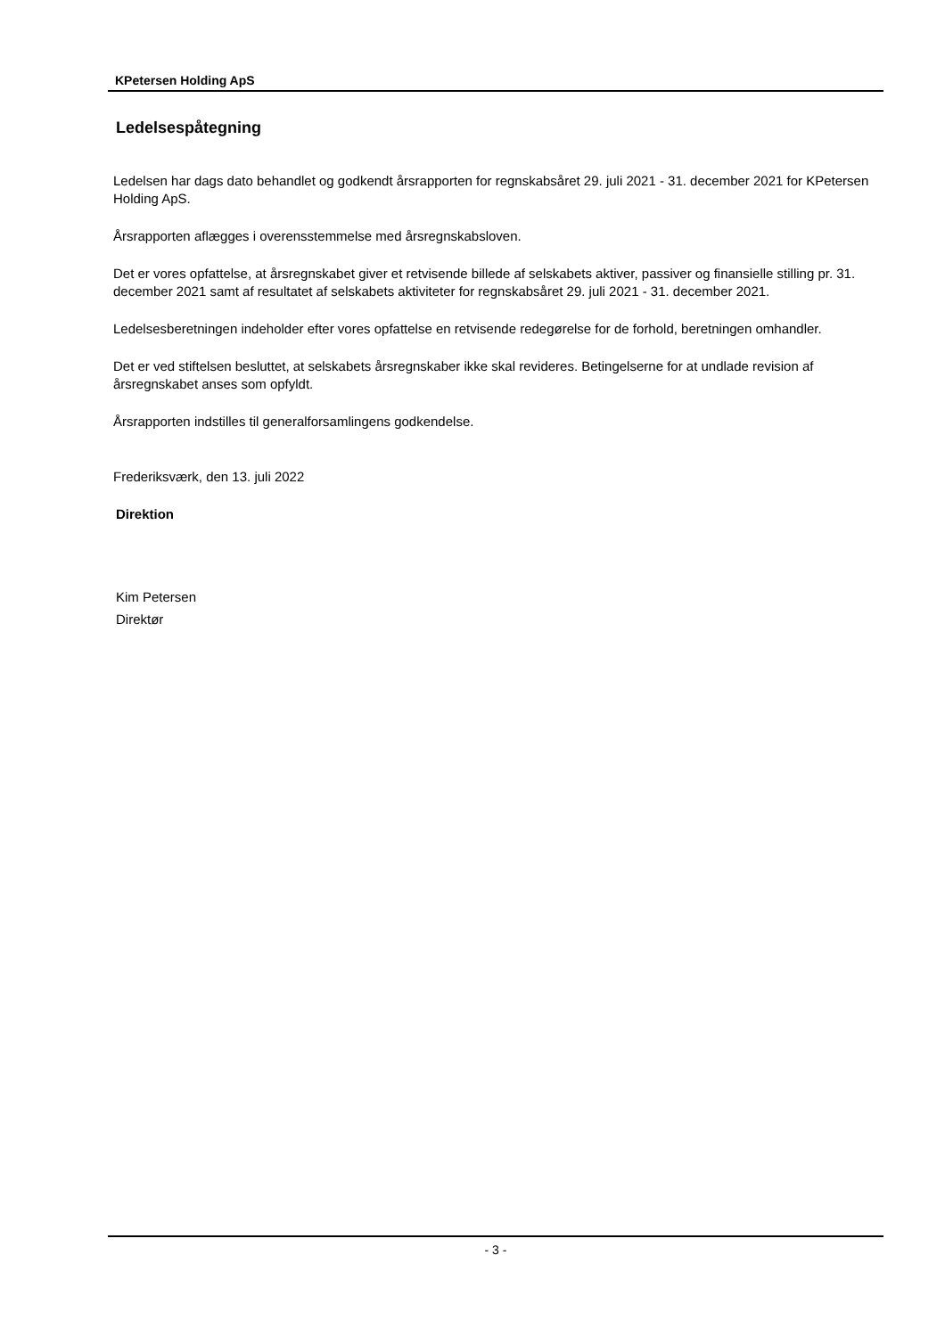KPetersen Holding ApS
Ledelsespåtegning
Ledelsen har dags dato behandlet og godkendt årsrapporten for regnskabsåret 29. juli 2021 - 31. december 2021 for KPetersen Holding ApS.
Årsrapporten aflægges i overensstemmelse med årsregnskabsloven.
Det er vores opfattelse, at årsregnskabet giver et retvisende billede af selskabets aktiver, passiver og finansielle stilling pr. 31. december 2021 samt af resultatet af selskabets aktiviteter for regnskabsåret 29. juli 2021 - 31. december 2021.
Ledelsesberetningen indeholder efter vores opfattelse en retvisende redegørelse for de forhold, beretningen omhandler.
Det er ved stiftelsen besluttet, at selskabets årsregnskaber ikke skal revideres. Betingelserne for at undlade revision af årsregnskabet anses som opfyldt.
Årsrapporten indstilles til generalforsamlingens godkendelse.
Frederiksværk, den 13. juli 2022
Direktion
Kim Petersen
Direktør
- 3 -